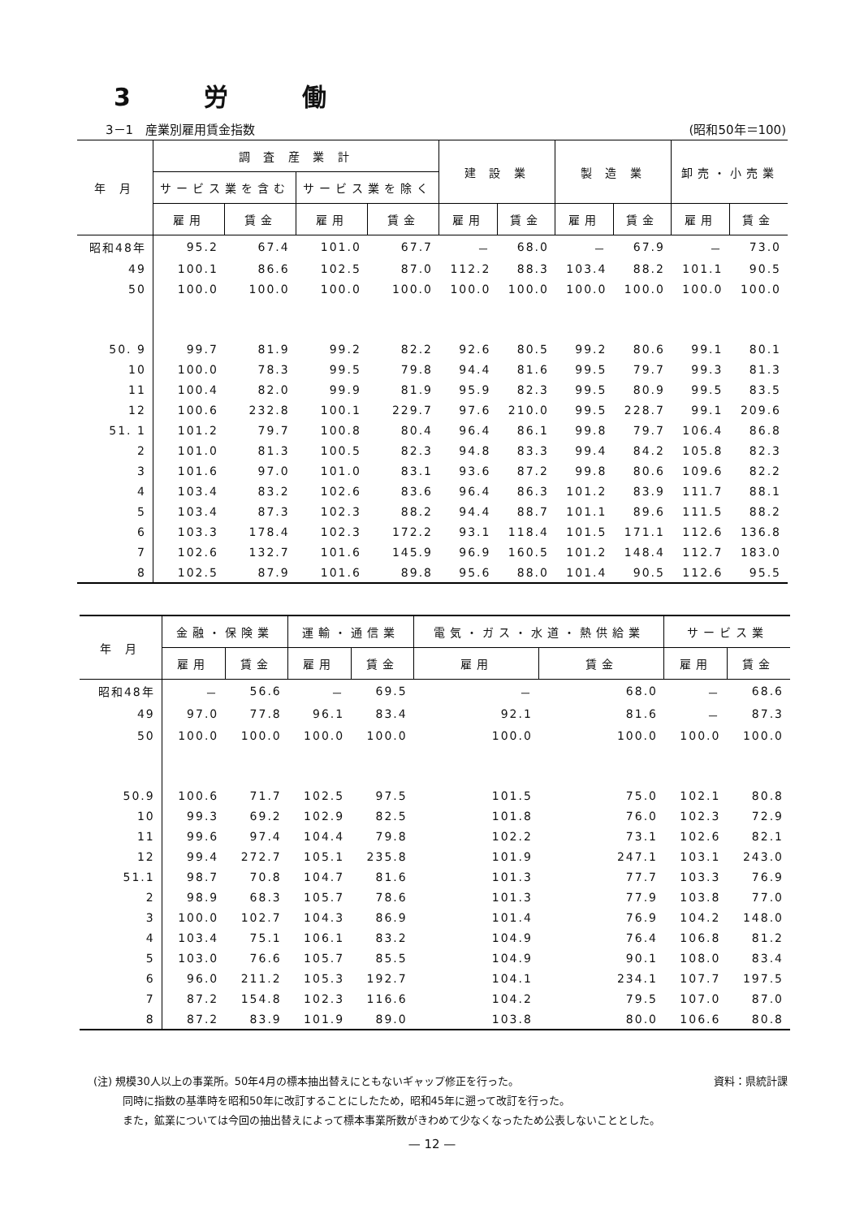3 労 働
3－1　産業別雇用賃金指数 (昭和50年＝100)
| 年 月 | 調 査 産 業 計 | | | | 建 設 業 | | 製 造 業 | | 卸売・小売業 | |
| --- | --- | --- | --- | --- | --- | --- | --- | --- | --- | --- |
| | サービス業を含む | | サービス業を除く | | | | | | | |
| | 雇用 | 賃金 | 雇用 | 賃金 | 雇用 | 賃金 | 雇用 | 賃金 | 雇用 | 賃金 |
| 昭和48年 | 95.2 | 67.4 | 101.0 | 67.7 | － | 68.0 | － | 67.9 | － | 73.0 |
| 49 | 100.1 | 86.6 | 102.5 | 87.0 | 112.2 | 88.3 | 103.4 | 88.2 | 101.1 | 90.5 |
| 50 | 100.0 | 100.0 | 100.0 | 100.0 | 100.0 | 100.0 | 100.0 | 100.0 | 100.0 | 100.0 |
| 50. 9 | 99.7 | 81.9 | 99.2 | 82.2 | 92.6 | 80.5 | 99.2 | 80.6 | 99.1 | 80.1 |
| 10 | 100.0 | 78.3 | 99.5 | 79.8 | 94.4 | 81.6 | 99.5 | 79.7 | 99.3 | 81.3 |
| 11 | 100.4 | 82.0 | 99.9 | 81.9 | 95.9 | 82.3 | 99.5 | 80.9 | 99.5 | 83.5 |
| 12 | 100.6 | 232.8 | 100.1 | 229.7 | 97.6 | 210.0 | 99.5 | 228.7 | 99.1 | 209.6 |
| 51. 1 | 101.2 | 79.7 | 100.8 | 80.4 | 96.4 | 86.1 | 99.8 | 79.7 | 106.4 | 86.8 |
| 2 | 101.0 | 81.3 | 100.5 | 82.3 | 94.8 | 83.3 | 99.4 | 84.2 | 105.8 | 82.3 |
| 3 | 101.6 | 97.0 | 101.0 | 83.1 | 93.6 | 87.2 | 99.8 | 80.6 | 109.6 | 82.2 |
| 4 | 103.4 | 83.2 | 102.6 | 83.6 | 96.4 | 86.3 | 101.2 | 83.9 | 111.7 | 88.1 |
| 5 | 103.4 | 87.3 | 102.3 | 88.2 | 94.4 | 88.7 | 101.1 | 89.6 | 111.5 | 88.2 |
| 6 | 103.3 | 178.4 | 102.3 | 172.2 | 93.1 | 118.4 | 101.5 | 171.1 | 112.6 | 136.8 |
| 7 | 102.6 | 132.7 | 101.6 | 145.9 | 96.9 | 160.5 | 101.2 | 148.4 | 112.7 | 183.0 |
| 8 | 102.5 | 87.9 | 101.6 | 89.8 | 95.6 | 88.0 | 101.4 | 90.5 | 112.6 | 95.5 |
| 年 月 | 金融・保険業 | | 運輸・通信業 | | 電気・ガス・水道・熱供給業 | | サービス業 | |
| --- | --- | --- | --- | --- | --- | --- | --- | --- |
| | 雇用 | 賃金 | 雇用 | 賃金 | 雇用 | 賃金 | 雇用 | 賃金 |
| 昭和48年 | － | 56.6 | － | 69.5 | － | 68.0 | － | 68.6 |
| 49 | 97.0 | 77.8 | 96.1 | 83.4 | 92.1 | 81.6 | － | 87.3 |
| 50 | 100.0 | 100.0 | 100.0 | 100.0 | 100.0 | 100.0 | 100.0 | 100.0 |
| 50.9 | 100.6 | 71.7 | 102.5 | 97.5 | 101.5 | 75.0 | 102.1 | 80.8 |
| 10 | 99.3 | 69.2 | 102.9 | 82.5 | 101.8 | 76.0 | 102.3 | 72.9 |
| 11 | 99.6 | 97.4 | 104.4 | 79.8 | 102.2 | 73.1 | 102.6 | 82.1 |
| 12 | 99.4 | 272.7 | 105.1 | 235.8 | 101.9 | 247.1 | 103.1 | 243.0 |
| 51.1 | 98.7 | 70.8 | 104.7 | 81.6 | 101.3 | 77.7 | 103.3 | 76.9 |
| 2 | 98.9 | 68.3 | 105.7 | 78.6 | 101.3 | 77.9 | 103.8 | 77.0 |
| 3 | 100.0 | 102.7 | 104.3 | 86.9 | 101.4 | 76.9 | 104.2 | 148.0 |
| 4 | 103.4 | 75.1 | 106.1 | 83.2 | 104.9 | 76.4 | 106.8 | 81.2 |
| 5 | 103.0 | 76.6 | 105.7 | 85.5 | 104.9 | 90.1 | 108.0 | 83.4 |
| 6 | 96.0 | 211.2 | 105.3 | 192.7 | 104.1 | 234.1 | 107.7 | 197.5 |
| 7 | 87.2 | 154.8 | 102.3 | 116.6 | 104.2 | 79.5 | 107.0 | 87.0 |
| 8 | 87.2 | 83.9 | 101.9 | 89.0 | 103.8 | 80.0 | 106.6 | 80.8 |
(注) 規模30人以上の事業所。50年4月の標本抽出替えにともないギャップ修正を行った。 資料：県統計課
同時に指数の基準時を昭和50年に改訂することにしたため，昭和45年に遡って改訂を行った。
また，鉱業については今回の抽出替えによって標本事業所数がきわめて少なくなったため公表しないこととした。
— 12 —